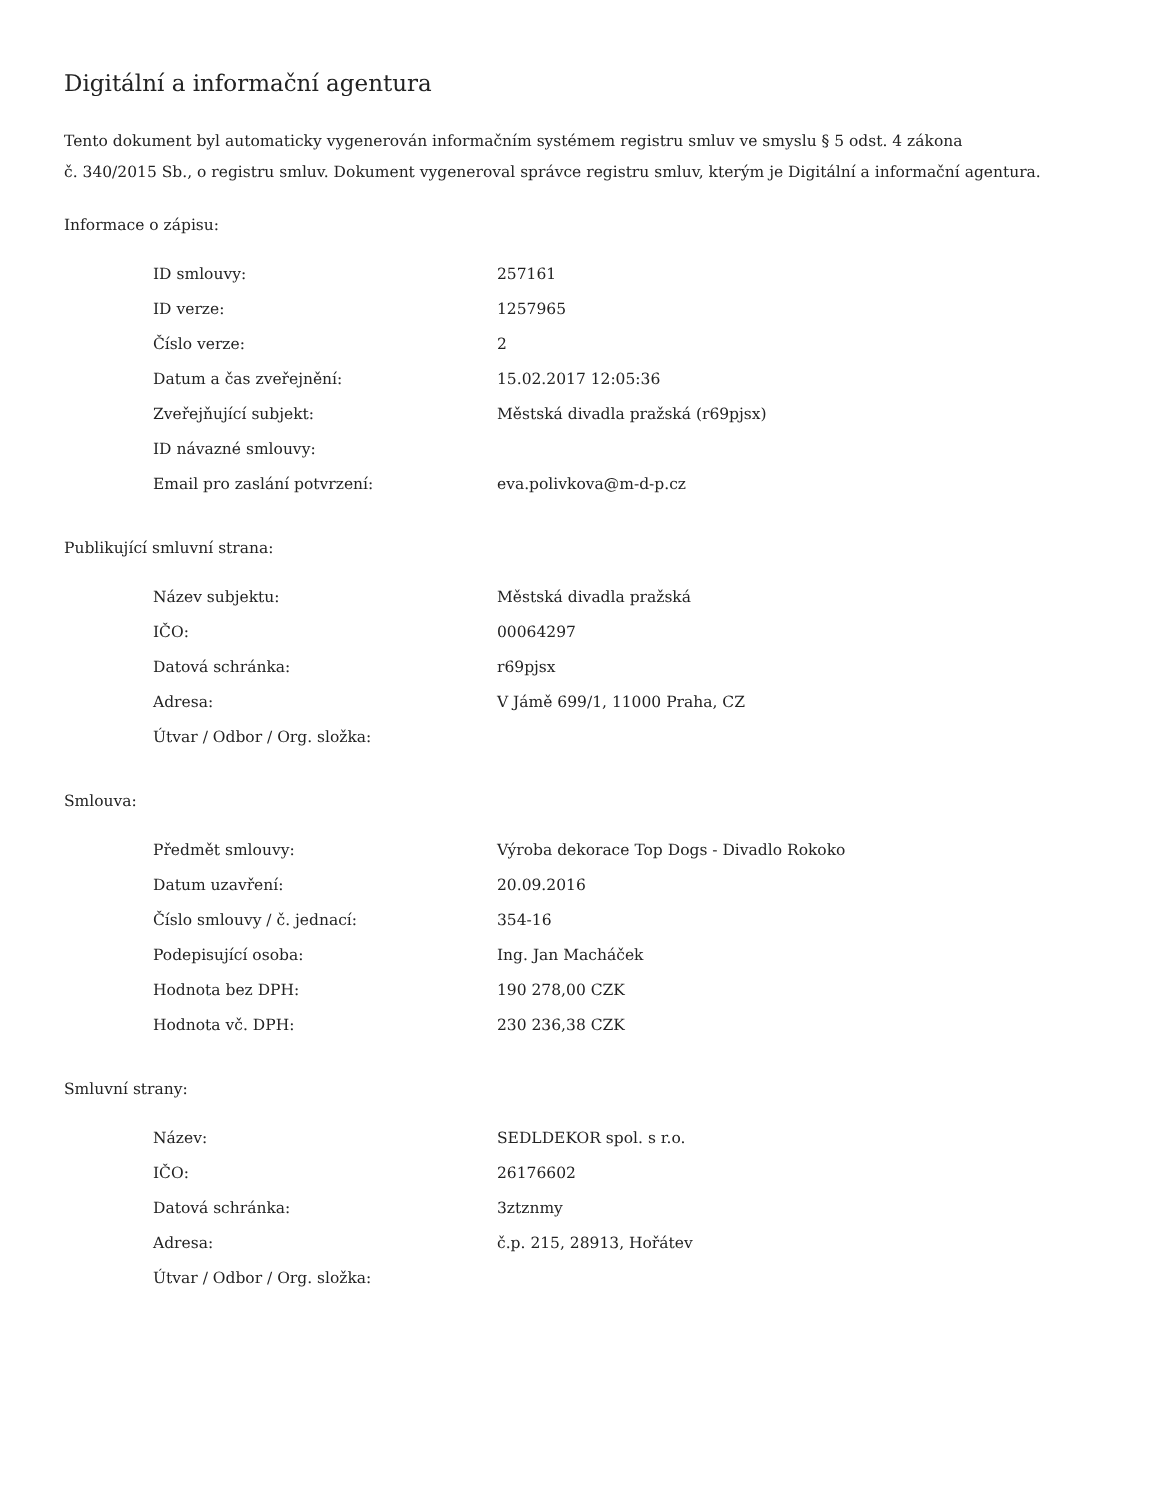Digitální a informační agentura
Tento dokument byl automaticky vygenerován informačním systémem registru smluv ve smyslu § 5 odst. 4 zákona
č. 340/2015 Sb., o registru smluv. Dokument vygeneroval správce registru smluv, kterým je Digitální a informační agentura.
Informace o zápisu:
| ID smlouvy: | 257161 |
| ID verze: | 1257965 |
| Číslo verze: | 2 |
| Datum a čas zveřejnění: | 15.02.2017 12:05:36 |
| Zveřejňující subjekt: | Městská divadla pražská (r69pjsx) |
| ID návazné smlouvy: | |
| Email pro zaslání potvrzení: | eva.polivkova@m-d-p.cz |
Publikující smluvní strana:
| Název subjektu: | Městská divadla pražská |
| IČO: | 00064297 |
| Datová schránka: | r69pjsx |
| Adresa: | V Jámě 699/1, 11000 Praha, CZ |
| Útvar / Odbor / Org. složka: | |
Smlouva:
| Předmět smlouvy: | Výroba dekorace Top Dogs - Divadlo Rokoko |
| Datum uzavření: | 20.09.2016 |
| Číslo smlouvy / č. jednací: | 354-16 |
| Podepisující osoba: | Ing. Jan Macháček |
| Hodnota bez DPH: | 190 278,00 CZK |
| Hodnota vč. DPH: | 230 236,38 CZK |
Smluvní strany:
| Název: | SEDLDEKOR spol. s r.o. |
| IČO: | 26176602 |
| Datová schránka: | 3ztznmy |
| Adresa: | č.p. 215, 28913, Hořátev |
| Útvar / Odbor / Org. složka: | |